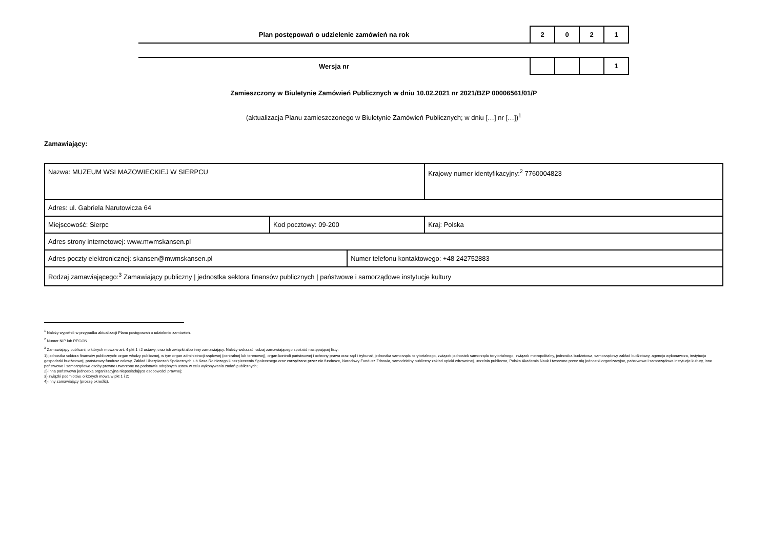| Plan postępowań o udzielenie zamówień na rok | 2 | 0 | 2 | 1 |
| Wersja nr | | | | 1 |
Zamieszczony w Biuletynie Zamówień Publicznych w dniu 10.02.2021 nr 2021/BZP 00006561/01/P
(aktualizacja Planu zamieszczonego w Biuletynie Zamówień Publicznych; w dniu […] nr […])<sup>1</sup>
Zamawiający:
| Nazwa: MUZEUM WSI MAZOWIECKIEJ W SIERPCU | | | Krajowy numer identyfikacyjny:<sup>2</sup> 7760004823 |
| Adres: ul. Gabriela Narutowicza 64 | | | |
| Miejscowość: Sierpc | Kod pocztowy: 09-200 | | Kraj: Polska |
| Adres strony internetowej: www.mwmskansen.pl | | | |
| Adres poczty elektronicznej: skansen@mwmskansen.pl | | Numer telefonu kontaktowego: +48 242752883 | |
| Rodzaj zamawiającego:<sup>3</sup> Zamawiający publiczny / jednostka sektora finansów publicznych / państwowe i samorządowe instytucje kultury | | | |
<sup>1</sup> Należy wypełnić w przypadku aktualizacji Planu postępowań o udzielenie zamówień.
<sup>2</sup> Numer NIP lub REGON.
<sup>3</sup> Zamawiający publiczni, o których mowa w art. 4 pkt 1 i 2 ustawy, oraz ich związki albo inny zamawiający. Należy wskazać rodzaj zamawiającego spośród następującej listy:
1) jednostka sektora finansów publicznych: organ władzy publicznej, w tym organ administracji rządowej (centralnej lub terenowej), organ kontroli państwowej i ochrony prawa oraz sąd i trybunał, jednostka samorządu terytorialnego, związek jednostek samorządu terytorialnego, związek metropolitalny, jednostka budżetowa, samorządowy zakład budżetowy, agencja wykonawcza, instytucja gospodarki budżetowej, państwowy fundusz celowy, Zakład Ubezpieczeń Społecznych lub Kasa Rolniczego Ubezpieczenia Społecznego oraz zarządzane przez nie fundusze, Narodowy Fundusz Zdrowia, samodzielny publiczny zakład opieki zdrowotnej, uczelnia publiczna, Polska Akademia Nauk i tworzone przez nią jednostki organizacyjne, państwowe i samorządowe instytucje kultury, inne państwowe i samorządowe osoby prawne utworzone na podstawie odrębnych ustaw w celu wykonywania zadań publicznych;
2) inna państwowa jednostka organizacyjna nieposiadająca osobowości prawnej;
3) związki podmiotów, o których mowa w pkt 1 i 2;
4) inny zamawiający (proszę określić).